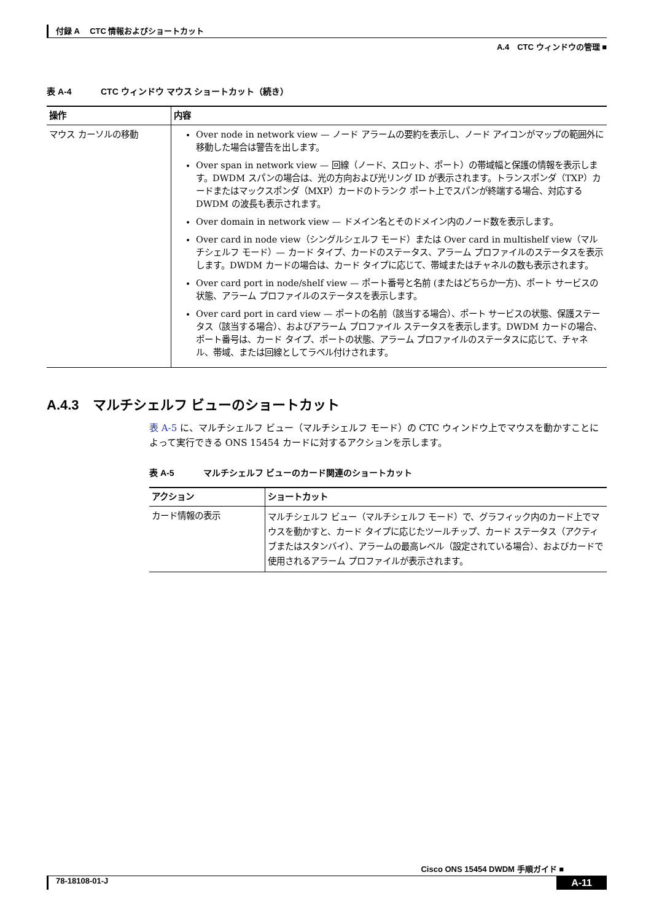付録 A　 CTC 情報およびショートカット
A.4　CTC ウィンドウの管理 ■
表 A-4 CTC ウィンドウ マウス ショートカット（続き）
| 操作 | 内容 |
| --- | --- |
| マウス カーソルの移動 | Over node in network view — ノード アラームの要約を表示し、ノード アイコンがマップの範囲外に移動した場合は警告を出します。 Over span in network view — 回線（ノード、スロット、ポート）の帯域幅と保護の情報を表示します。DWDM スパンの場合は、光の方向および光リング ID が表示されます。トランスポンダ（TXP）カードまたはマックスポンダ（MXP）カードのトランク ポート上でスパンが終端する場合、対応する DWDM の波長も表示されます。 Over domain in network view — ドメイン名とそのドメイン内のノード数を表示します。 Over card in node view（シングルシェルフ モード）または Over card in multishelf view（マルチシェルフ モード）— カード タイプ、カードのステータス、アラーム プロファイルのステータスを表示します。DWDM カードの場合は、カード タイプに応じて、帯域またはチャネルの数も表示されます。 Over card port in node/shelf view — ポート番号と名前 (またはどちらか一方)、ポート サービスの状態、アラーム プロファイルのステータスを表示します。 Over card port in card view — ポートの名前（該当する場合）、ポート サービスの状態、保護ステータス（該当する場合）、およびアラーム プロファイル ステータスを表示します。DWDM カードの場合、ポート番号は、カード タイプ、ポートの状態、アラーム プロファイルのステータスに応じて、チャネル、帯域、または回線としてラベル付けされます。 |
A.4.3　マルチシェルフ ビューのショートカット
表 A-5 に、マルチシェルフ ビュー（マルチシェルフ モード）の CTC ウィンドウ上でマウスを動かすことによって実行できる ONS 15454 カードに対するアクションを示します。
表 A-5 マルチシェルフ ビューのカード関連のショートカット
| アクション | ショートカット |
| --- | --- |
| カード情報の表示 | マルチシェルフ ビュー（マルチシェルフ モード）で、グラフィック内のカード上でマウスを動かすと、カード タイプに応じたツールチップ、カード ステータス（アクティブまたはスタンバイ）、アラームの最高レベル（設定されている場合）、およびカードで使用されるアラーム プロファイルが表示されます。 |
Cisco ONS 15454 DWDM 手順ガイド ■
78-18108-01-J A-11